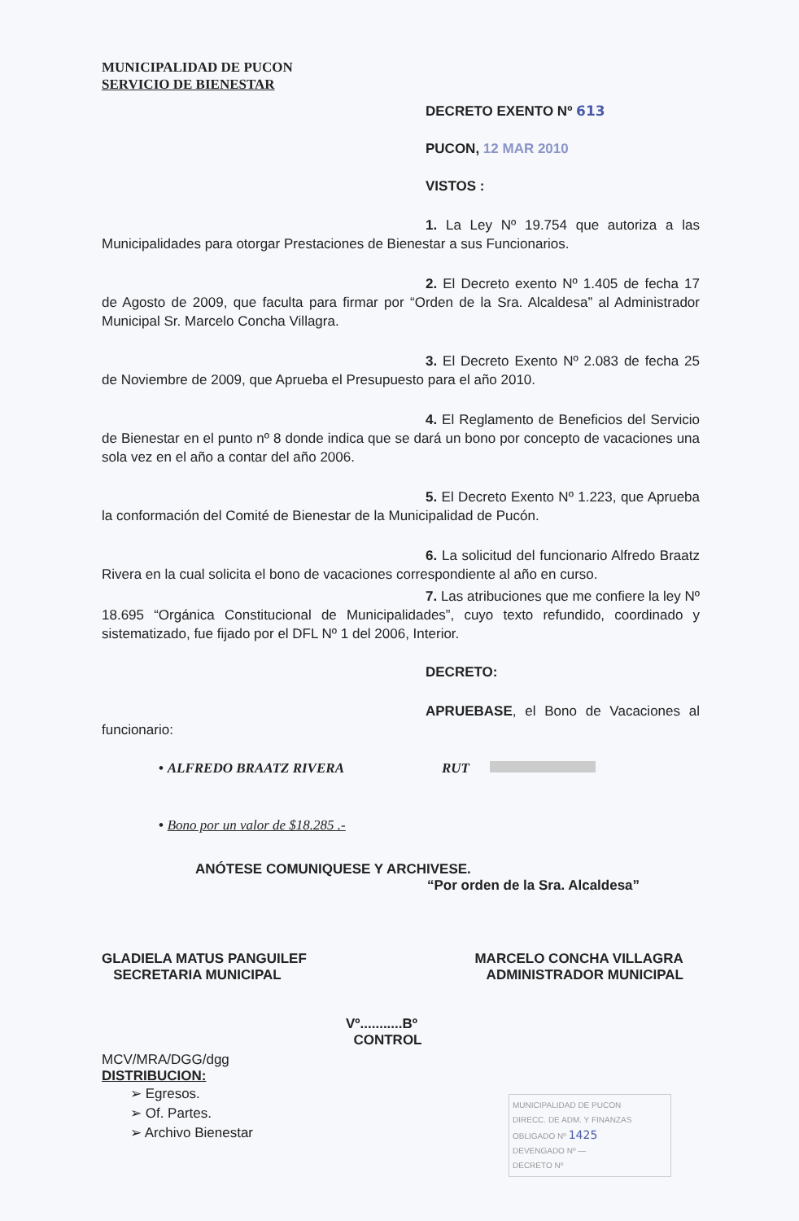MUNICIPALIDAD DE PUCON
SERVICIO DE BIENESTAR
DECRETO EXENTO Nº 613
PUCON, 12 MAR 2010
VISTOS :
1. La Ley Nº 19.754 que autoriza a las Municipalidades para otorgar Prestaciones de Bienestar a sus Funcionarios.
2. El Decreto exento Nº 1.405 de fecha 17 de Agosto de 2009, que faculta para firmar por “Orden de la Sra. Alcaldesa” al Administrador Municipal Sr. Marcelo Concha Villagra.
3. El Decreto Exento Nº 2.083 de fecha 25 de Noviembre de 2009, que Aprueba el Presupuesto para el año 2010.
4. El Reglamento de Beneficios del Servicio de Bienestar en el punto nº 8 donde indica que se dará un bono por concepto de vacaciones una sola vez en el año a contar del año 2006.
5. El Decreto Exento Nº 1.223, que Aprueba la conformación del Comité de Bienestar de la Municipalidad de Pucón.
6. La solicitud del funcionario Alfredo Braatz Rivera en la cual solicita el bono de vacaciones correspondiente al año en curso.
7. Las atribuciones que me confiere la ley Nº 18.695 “Orgánica Constitucional de Municipalidades”, cuyo texto refundido, coordinado y sistematizado, fue fijado por el DFL Nº 1 del 2006, Interior.
DECRETO:
APRUEBASE, el Bono de Vacaciones al funcionario:
• ALFREDO BRAATZ RIVERA RUT
• Bono por un valor de $18.285 .-
ANÓTESE COMUNIQUESE Y ARCHIVESE.
“Por orden de la Sra. Alcaldesa”
GLADIELA MATUS PANGUILEF
SECRETARIA MUNICIPAL
MARCELO CONCHA VILLAGRA
ADMINISTRADOR MUNICIPAL
Vº...........Bº
CONTROL
MCV/MRA/DGG/dgg
DISTRIBUCION:
➢ Egresos.
➢ Of. Partes.
➢ Archivo Bienestar
MUNICIPALIDAD DE PUCON
DIRECC. DE ADM. Y FINANZAS
OBLIGADO Nº 1425
DEVENGADO Nº —
DECRETO Nº